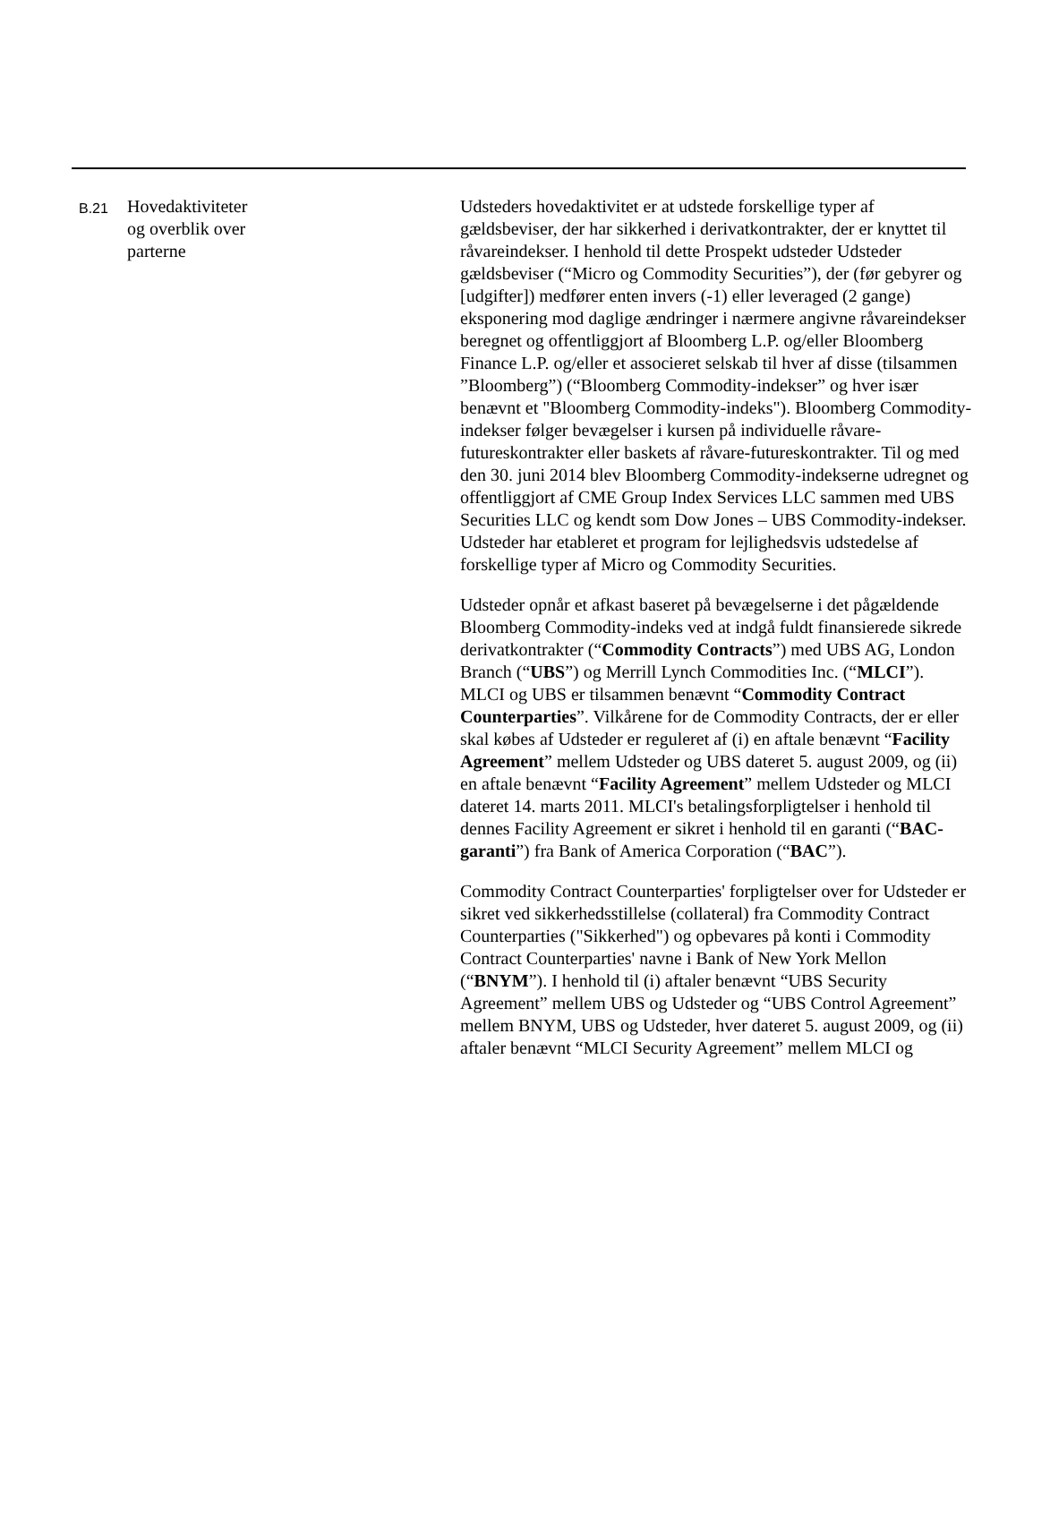| B.21 | Hovedaktiviteter og overblik over parterne | Udsteders hovedaktivitet er at udstede forskellige typer af gældsbeviser, der har sikkerhed i derivatkontrakter, der er knyttet til råvareindekser. I henhold til dette Prospekt udsteder Udsteder gældsbeviser (“Micro og Commodity Securities”), der (før gebyrer og [udgifter]) medfører enten invers (-1) eller leveraged (2 gange) eksponering mod daglige ændringer i nærmere angivne råvareindekser beregnet og offentliggjort af Bloomberg L.P. og/eller Bloomberg Finance L.P. og/eller et associeret selskab til hver af disse (tilsammen ”Bloomberg”) (“Bloomberg Commodity-indekser” og hver især benævnt et "Bloomberg Commodity-indeks"). Bloomberg Commodity-indekser følger bevægelser i kursen på individuelle råvare-futureskontrakter eller baskets af råvare-futureskontrakter. Til og med den 30. juni 2014 blev Bloomberg Commodity-indekserne udregnet og offentliggjort af CME Group Index Services LLC sammen med UBS Securities LLC og kendt som Dow Jones – UBS Commodity-indekser. Udsteder har etableret et program for lejlighedsvis udstedelse af forskellige typer af Micro og Commodity Securities. Udsteder opnår et afkast baseret på bevægelserne i det pågældende Bloomberg Commodity-indeks ved at indgå fuldt finansierede sikrede derivatkontrakter (“ Commodity Contracts ”) med UBS AG, London Branch (“ UBS ”) og Merrill Lynch Commodities Inc. (“ MLCI ”). MLCI og UBS er tilsammen benævnt “ Commodity Contract Counterparties ”. Vilkårene for de Commodity Contracts, der er eller skal købes af Udsteder er reguleret af (i) en aftale benævnt “ Facility Agreement ” mellem Udsteder og UBS dateret 5. august 2009, og (ii) en aftale benævnt “ Facility Agreement ” mellem Udsteder og MLCI dateret 14. marts 2011. MLCI's betalingsforpligtelser i henhold til dennes Facility Agreement er sikret i henhold til en garanti (“ BAC-garanti ”) fra Bank of America Corporation (“ BAC ”). Commodity Contract Counterparties' forpligtelser over for Udsteder er sikret ved sikkerhedsstillelse (collateral) fra Commodity Contract Counterparties ("Sikkerhed") og opbevares på konti i Commodity Contract Counterparties' navne i Bank of New York Mellon (“ BNYM ”). I henhold til (i) aftaler benævnt “UBS Security Agreement” mellem UBS og Udsteder og “UBS Control Agreement” mellem BNYM, UBS og Udsteder, hver dateret 5. august 2009, og (ii) aftaler benævnt “MLCI Security Agreement” mellem MLCI og |